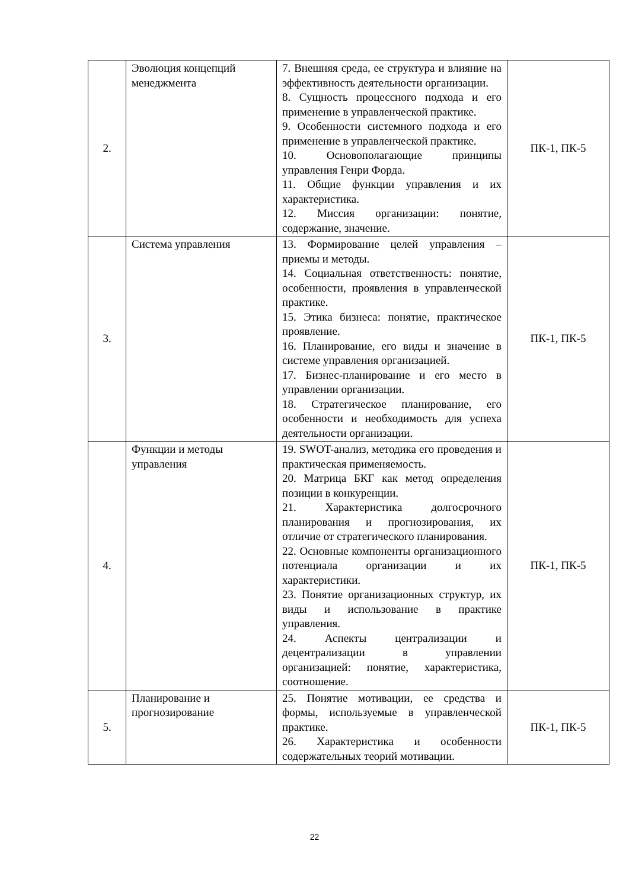| 2. | Эволюция концепций менеджмента | 7. Внешняя среда, ее структура и влияние на эффективность деятельности организации. 8. Сущность процессного подхода и его применение в управленческой практике. 9. Особенности системного подхода и его применение в управленческой практике. 10. Основополагающие принципы управления Генри Форда. 11. Общие функции управления и их характеристика. 12. Миссия организации: понятие, содержание, значение. | ПК-1, ПК-5 |
| 3. | Система управления | 13. Формирование целей управления – приемы и методы. 14. Социальная ответственность: понятие, особенности, проявления в управленческой практике. 15. Этика бизнеса: понятие, практическое проявление. 16. Планирование, его виды и значение в системе управления организацией. 17. Бизнес-планирование и его место в управлении организации. 18. Стратегическое планирование, его особенности и необходимость для успеха деятельности организации. | ПК-1, ПК-5 |
| 4. | Функции и методы управления | 19. SWOT-анализ, методика его проведения и практическая применяемость. 20. Матрица БКГ как метод определения позиции в конкуренции. 21. Характеристика долгосрочного планирования и прогнозирования, их отличие от стратегического планирования. 22. Основные компоненты организационного потенциала организации и их характеристики. 23. Понятие организационных структур, их виды и использование в практике управления. 24. Аспекты централизации и децентрализации в управлении организацией: понятие, характеристика, соотношение. | ПК-1, ПК-5 |
| 5. | Планирование и прогнозирование | 25. Понятие мотивации, ее средства и формы, используемые в управленческой практике. 26. Характеристика и особенности содержательных теорий мотивации. | ПК-1, ПК-5 |
22